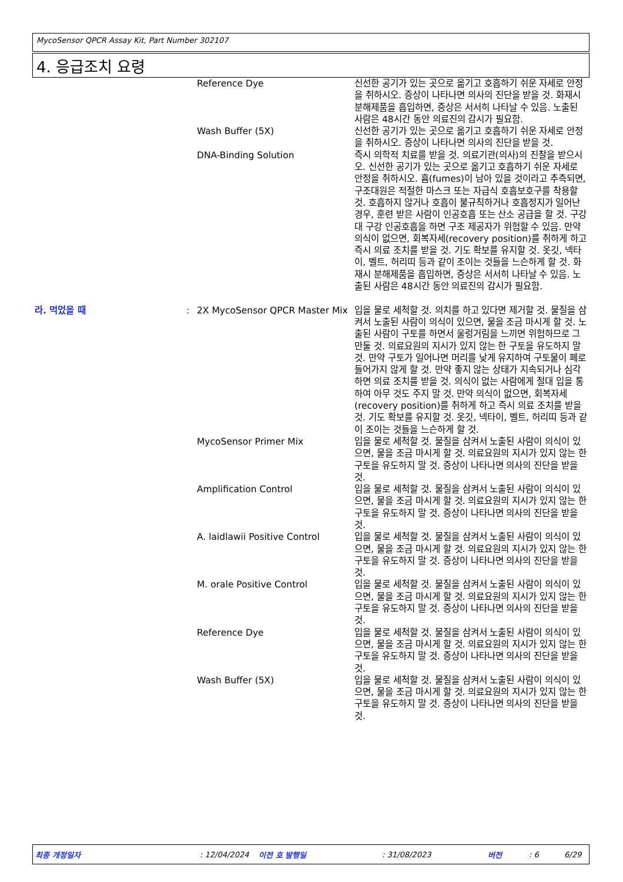MycoSensor QPCR Assay Kit, Part Number 302107
4. 응급조치 요령
| | | Reference Dye | 신선한 공기가 있는 곳으로 옮기고 호흡하기 쉬운 자세로 안정을 취하시오. 증상이 나타나면 의사의 진단을 받을 것. 화재시 분해제품을 흡입하면, 증상은 서서히 나타날 수 있음. 노출된 사람은 48시간 동안 의료진의 감시가 필요함. |
| | | Wash Buffer (5X) | 신선한 공기가 있는 곳으로 옮기고 호흡하기 쉬운 자세로 안정을 취하시오. 증상이 나타나면 의사의 진단을 받을 것. |
| | | DNA-Binding Solution | 즉시 의학적 치료를 받을 것. 의료기관(의사)의 진찰을 받으시오. 신선한 공기가 있는 곳으로 옮기고 호흡하기 쉬운 자세로 안정을 취하시오. 흄(fumes)이 남아 있을 것이라고 추측되면, 구조대원은 적절한 마스크 또는 자급식 호흡보호구를 착용할 것. 호흡하지 않거나 호흡이 불규칙하거나 호흡정지가 일어난 경우, 훈련 받은 사람이 인공호흡 또는 산소 공급을 할 것. 구강 대 구강 인공호흡을 하면 구조 제공자가 위험할 수 있음. 만약 의식이 없으면, 회복자세(recovery position)를 취하게 하고 즉시 의료 조치를 받을 것. 기도 확보를 유지할 것. 옷깃, 넥타이, 벨트, 허리띠 등과 같이 조이는 것들을 느슨하게 할 것. 화재시 분해제품을 흡입하면, 증상은 서서히 나타날 수 있음. 노출된 사람은 48시간 동안 의료진의 감시가 필요함. |
| 라. 먹었을 때 | : | 2X MycoSensor QPCR Master Mix | 입을 물로 세척할 것. 의치를 하고 있다면 제거할 것. 물질을 삼켜서 노출된 사람이 의식이 있으면, 물을 조금 마시게 할 것. 노출된 사람이 구토를 하면서 울렁거림을 느끼면 위험하므로 그만둘 것. 의료요원의 지시가 있지 않는 한 구토을 유도하지 말 것. 만약 구토가 일어나면 머리를 낮게 유지하여 구토물이 폐로 들어가지 않게 할 것. 만약 좋지 않는 상태가 지속되거나 심각하면 의료 조치를 받을 것. 의식이 없는 사람에게 절대 입을 통하여 아무 것도 주지 말 것. 만약 의식이 없으면, 회복자세(recovery position)를 취하게 하고 즉시 의료 조치를 받을 것. 기도 확보를 유지할 것. 옷깃, 넥타이, 벨트, 허리띠 등과 같이 조이는 것들을 느슨하게 할 것. |
| | | MycoSensor Primer Mix | 입을 물로 세척할 것. 물질을 삼켜서 노출된 사람이 의식이 있으면, 물을 조금 마시게 할 것. 의료요원의 지시가 있지 않는 한 구토을 유도하지 말 것. 증상이 나타나면 의사의 진단을 받을 것. |
| | | Amplification Control | 입을 물로 세척할 것. 물질을 삼켜서 노출된 사람이 의식이 있으면, 물을 조금 마시게 할 것. 의료요원의 지시가 있지 않는 한 구토을 유도하지 말 것. 증상이 나타나면 의사의 진단을 받을 것. |
| | | A. laidlawii Positive Control | 입을 물로 세척할 것. 물질을 삼켜서 노출된 사람이 의식이 있으면, 물을 조금 마시게 할 것. 의료요원의 지시가 있지 않는 한 구토을 유도하지 말 것. 증상이 나타나면 의사의 진단을 받을 것. |
| | | M. orale Positive Control | 입을 물로 세척할 것. 물질을 삼켜서 노출된 사람이 의식이 있으면, 물을 조금 마시게 할 것. 의료요원의 지시가 있지 않는 한 구토을 유도하지 말 것. 증상이 나타나면 의사의 진단을 받을 것. |
| | | Reference Dye | 입을 물로 세척할 것. 물질을 삼켜서 노출된 사람이 의식이 있으면, 물을 조금 마시게 할 것. 의료요원의 지시가 있지 않는 한 구토을 유도하지 말 것. 증상이 나타나면 의사의 진단을 받을 것. |
| | | Wash Buffer (5X) | 입을 물로 세척할 것. 물질을 삼켜서 노출된 사람이 의식이 있으면, 물을 조금 마시게 할 것. 의료요원의 지시가 있지 않는 한 구토을 유도하지 말 것. 증상이 나타나면 의사의 진단을 받을 것. |
최종 개정일자 : 12/04/2024 이전 호 발행일 : 31/08/2023 버전 : 6 6/29